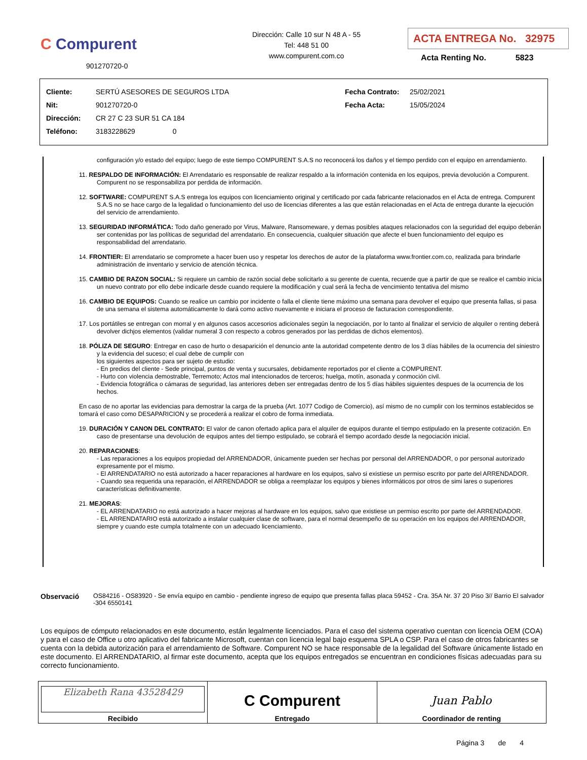C Compurent
901270720-0
Dirección: Calle 10 sur N 48 A - 55
Tel: 448 51 00
www.compurent.com.co
ACTA ENTREGA No. 32975
Acta Renting No. 5823
| Cliente: | SERTÚ ASESORES DE SEGUROS LTDA | Fecha Contrato: | 25/02/2021 |
| Nit: | 901270720-0 | Fecha Acta: | 15/05/2024 |
| Dirección: | CR 27 C 23 SUR 51 CA 184 | | |
| Teléfono: | 3183228629 0 | | |
configuración y/o estado del equipo; luego de este tiempo COMPURENT S.A.S no reconocerá los daños y el tiempo perdido con el equipo en arrendamiento.
11. RESPALDO DE INFORMACIÓN: El Arrendatario es responsable de realizar respaldo a la información contenida en los equipos, previa devolución a Compurent. Compurent no se responsabiliza por perdida de información.
12. SOFTWARE: COMPURENT S.A.S entrega los equipos con licenciamiento original y certificado por cada fabricante relacionados en el Acta de entrega. Compurent S.A.S no se hace cargo de la legalidad o funcionamiento del uso de licencias diferentes a las que están relacionadas en el Acta de entrega durante la ejecución del servicio de arrendamiento.
13. SEGURIDAD INFORMÁTICA: Todo daño generado por Virus, Malware, Ransomeware, y demas posibles ataques relacionados con la seguridad del equipo deberán ser contenidas por las políticas de seguridad del arrendatario. En consecuencia, cualquier situación que afecte el buen funcionamiento del equipo es responsabilidad del arrendatario.
14. FRONTIER: El arrendatario se compromete a hacer buen uso y respetar los derechos de autor de la plataforma www.frontier.com.co, realizada para brindarle administración de inventario y servicio de atención técnica.
15. CAMBIO DE RAZON SOCIAL: Si requiere un cambio de razón social debe solicitarlo a su gerente de cuenta, recuerde que a partir de que se realice el cambio inicia un nuevo contrato por ello debe indicarle desde cuando requiere la modificación y cual será la fecha de vencimiento tentativa del mismo
16. CAMBIO DE EQUIPOS: Cuando se realice un cambio por incidente o falla el cliente tiene máximo una semana para devolver el equipo que presenta fallas, si pasa de una semana el sistema automáticamente lo dará como activo nuevamente e iniciara el proceso de facturacion correspondiente.
17. Los portátiles se entregan con morral y en algunos casos accesorios adicionales según la negociación, por lo tanto al finalizar el servicio de alquiler o renting deberá devolver dichjos elementos (validar numeral 3 con respecto a cobros generados por las perdidas de dichos elementos).
18. PÓLIZA DE SEGURO: Entregar en caso de hurto o desaparición el denuncio ante la autoridad competente dentro de los 3 días hábiles de la ocurrencia del siniestro y la evidencia del suceso; el cual debe de cumplir con
los siguientes aspectos para ser sujeto de estudio:
- En predios del cliente - Sede principal, puntos de venta y sucursales, debidamente reportados por el cliente a COMPURENT.
- Hurto con violencia demostrable, Terremoto; Actos mal intencionados de terceros; huelga, motín, asonada y conmoción civil.
- Evidencia fotográfica o cámaras de seguridad, las anteriores deben ser entregadas dentro de los 5 días hábiles siguientes despues de la ocurrencia de los hechos.
En caso de no aportar las evidencias para demostrar la carga de la prueba (Art. 1077 Codigo de Comercio), así mismo de no cumplir con los terminos establecidos se tomará el caso como DESAPARICION y se procederá a realizar el cobro de forma inmediata.
19. DURACIÓN Y CANON DEL CONTRATO: El valor de canon ofertado aplica para el alquiler de equipos durante el tiempo estipulado en la presente cotización. En caso de presentarse una devolución de equipos antes del tiempo estipulado, se cobrará el tiempo acordado desde la negociación inicial.
20. REPARACIONES:
- Las reparaciones a los equipos propiedad del ARRENDADOR, únicamente pueden ser hechas por personal del ARRENDADOR, o por personal autorizado expresamente por el mismo.
- El ARRENDATARIO no está autorizado a hacer reparaciones al hardware en los equipos, salvo si existiese un permiso escrito por parte del ARRENDADOR.
- Cuando sea requerida una reparación, el ARRENDADOR se obliga a reemplazar los equipos y bienes informáticos por otros de simi lares o superiores características definitivamente.
21. MEJORAS:
- EL ARRENDATARIO no está autorizado a hacer mejoras al hardware en los equipos, salvo que existiese un permiso escrito por parte del ARRENDADOR.
- EL ARRENDATARIO está autorizado a instalar cualquier clase de software, para el normal desempeño de su operación en los equipos del ARRENDADOR, siempre y cuando este cumpla totalmente con un adecuado licenciamiento.
Observació OS84216 - OS83920 - Se envía equipo en cambio - pendiente ingreso de equipo que presenta fallas placa 59452 - Cra. 35A Nr. 37 20 Piso 3// Barrio El salvador -304 6550141
Los equipos de cómputo relacionados en este documento, están legalmente licenciados. Para el caso del sistema operativo cuentan con licencia OEM (COA) y para el caso de Office u otro aplicativo del fabricante Microsoft, cuentan con licencia legal bajo esquema SPLA o CSP. Para el caso de otros fabricantes se cuenta con la debida autorización para el arrendamiento de Software. Compurent NO se hace responsable de la legalidad del Software únicamente listado en este documento. El ARRENDATARIO, al firmar este documento, acepta que los equipos entregados se encuentran en condiciones físicas adecuadas para su correcto funcionamiento.
| Elizabeth Rana 43528429 Recibido | C Compurent Entregado | Juan Pablo Coordinador de renting |
Página 3 de 4